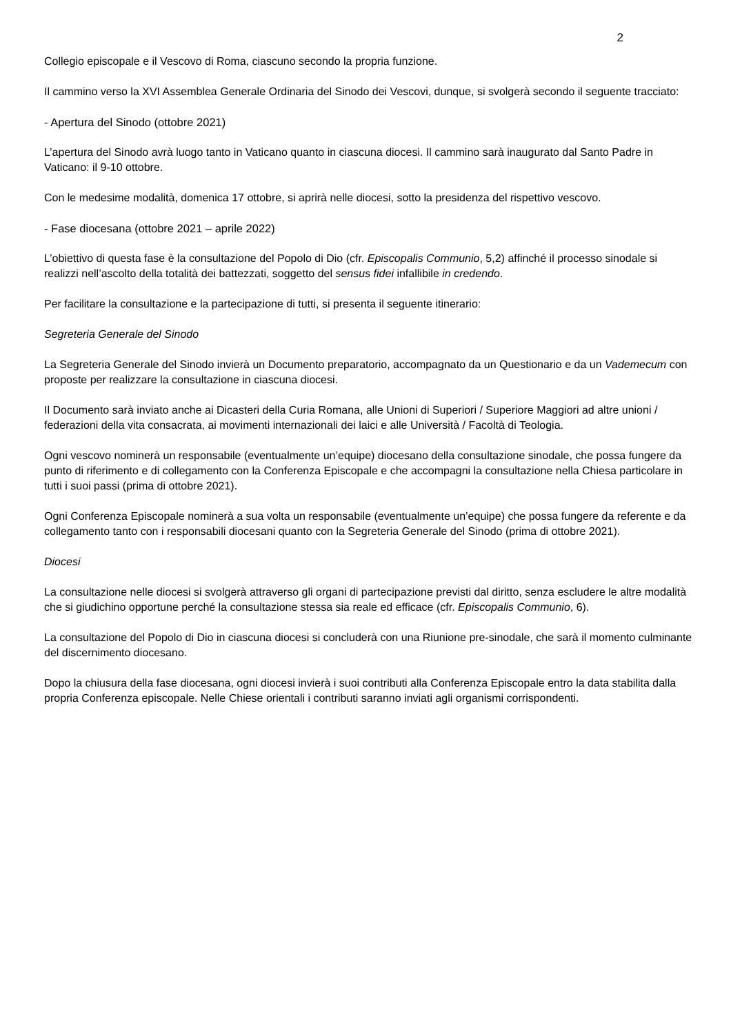2
Collegio episcopale e il Vescovo di Roma, ciascuno secondo la propria funzione.
Il cammino verso la XVI Assemblea Generale Ordinaria del Sinodo dei Vescovi, dunque, si svolgerà secondo il seguente tracciato:
- Apertura del Sinodo (ottobre 2021)
L’apertura del Sinodo avrà luogo tanto in Vaticano quanto in ciascuna diocesi. Il cammino sarà inaugurato dal Santo Padre in Vaticano: il 9-10 ottobre.
Con le medesime modalità, domenica 17 ottobre, si aprirà nelle diocesi, sotto la presidenza del rispettivo vescovo.
- Fase diocesana (ottobre 2021 – aprile 2022)
L’obiettivo di questa fase è la consultazione del Popolo di Dio (cfr. Episcopalis Communio, 5,2) affinché il processo sinodale si realizzi nell’ascolto della totalità dei battezzati, soggetto del sensus fidei infallibile in credendo.
Per facilitare la consultazione e la partecipazione di tutti, si presenta il seguente itinerario:
Segreteria Generale del Sinodo
La Segreteria Generale del Sinodo invierà un Documento preparatorio, accompagnato da un Questionario e da un Vademecum con proposte per realizzare la consultazione in ciascuna diocesi.
Il Documento sarà inviato anche ai Dicasteri della Curia Romana, alle Unioni di Superiori / Superiore Maggiori ad altre unioni / federazioni della vita consacrata, ai movimenti internazionali dei laici e alle Università / Facoltà di Teologia.
Ogni vescovo nominerà un responsabile (eventualmente un’equipe) diocesano della consultazione sinodale, che possa fungere da punto di riferimento e di collegamento con la Conferenza Episcopale e che accompagni la consultazione nella Chiesa particolare in tutti i suoi passi (prima di ottobre 2021).
Ogni Conferenza Episcopale nominerà a sua volta un responsabile (eventualmente un’equipe) che possa fungere da referente e da collegamento tanto con i responsabili diocesani quanto con la Segreteria Generale del Sinodo (prima di ottobre 2021).
Diocesi
La consultazione nelle diocesi si svolgerà attraverso gli organi di partecipazione previsti dal diritto, senza escludere le altre modalità che si giudichino opportune perché la consultazione stessa sia reale ed efficace (cfr. Episcopalis Communio, 6).
La consultazione del Popolo di Dio in ciascuna diocesi si concluderà con una Riunione pre-sinodale, che sarà il momento culminante del discernimento diocesano.
Dopo la chiusura della fase diocesana, ogni diocesi invierà i suoi contributi alla Conferenza Episcopale entro la data stabilita dalla propria Conferenza episcopale. Nelle Chiese orientali i contributi saranno inviati agli organismi corrispondenti.